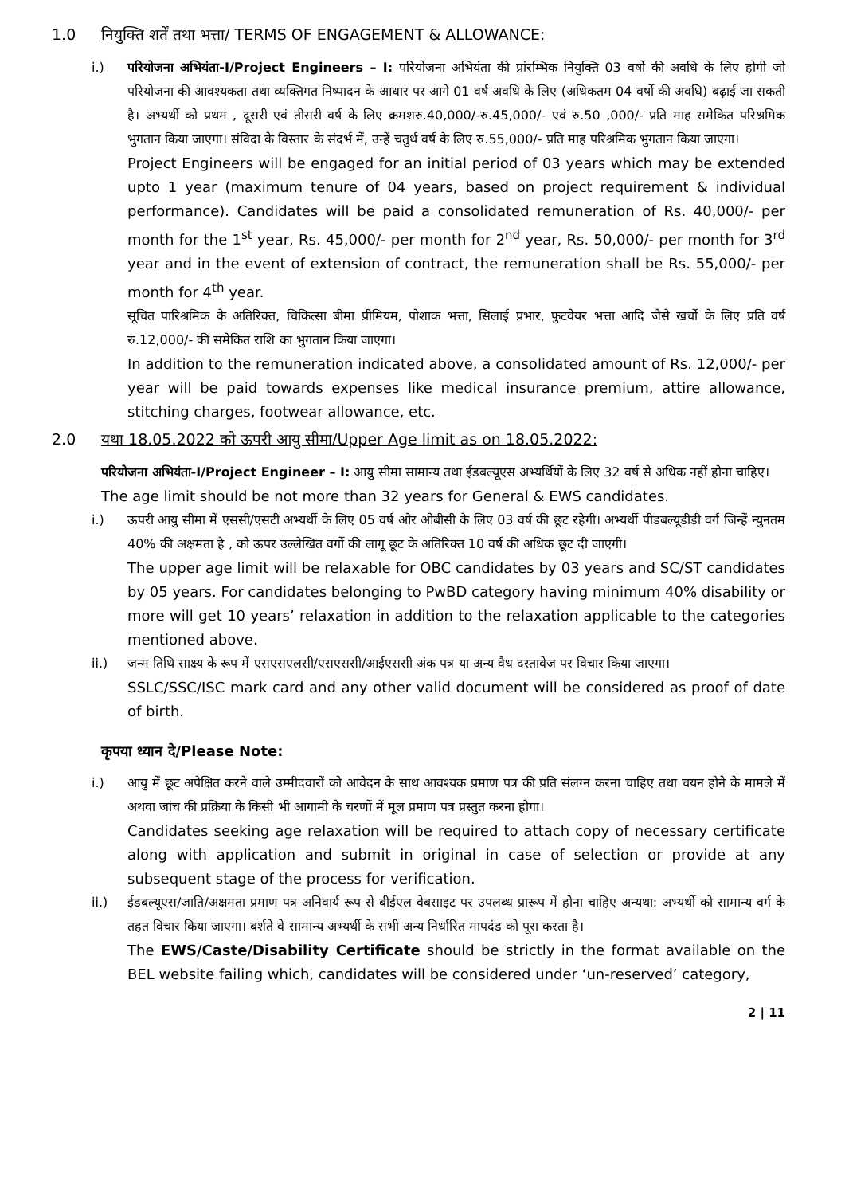1.0 नियुक्ति शर्तें तथा भत्ता/ TERMS OF ENGAGEMENT & ALLOWANCE:
i.) परियोजना अभियंता-I/Project Engineers – I: परियोजना अभियंता की प्रांरम्भिक नियुक्ति 03 वर्षो की अवधि के लिए होगी जो परियोजना की आवश्यकता तथा व्यक्तिगत निष्पादन के आधार पर आगे 01 वर्ष अवधि के लिए (अधिकतम 04 वर्षो की अवधि) बढ़ाई जा सकती है। अभ्यर्थी को प्रथम , दूसरी एवं तीसरी वर्ष के लिए क्रमशरु.40,000/-रु.45,000/- एवं रु.50 ,000/- प्रति माह समेकित परिश्रमिक भुगतान किया जाएगा। संविदा के विस्तार के संदर्भ में, उन्हें चतुर्थ वर्ष के लिए रु.55,000/- प्रति माह परिश्रमिक भुगतान किया जाएगा।
Project Engineers will be engaged for an initial period of 03 years which may be extended upto 1 year (maximum tenure of 04 years, based on project requirement & individual performance). Candidates will be paid a consolidated remuneration of Rs. 40,000/- per month for the 1<sup>st</sup> year, Rs. 45,000/- per month for 2<sup>nd</sup> year, Rs. 50,000/- per month for 3<sup>rd</sup> year and in the event of extension of contract, the remuneration shall be Rs. 55,000/- per month for 4<sup>th</sup> year.
सूचित पारिश्रमिक के अतिरिक्त, चिकित्सा बीमा प्रीमियम, पोशाक भत्ता, सिलाई प्रभार, फुटवेयर भत्ता आदि जैसे खर्चो के लिए प्रति वर्ष रु.12,000/- की समेकित राशि का भुगतान किया जाएगा।
In addition to the remuneration indicated above, a consolidated amount of Rs. 12,000/- per year will be paid towards expenses like medical insurance premium, attire allowance, stitching charges, footwear allowance, etc.
2.0 यथा 18.05.2022 को ऊपरी आयु सीमा/Upper Age limit as on 18.05.2022:
परियोजना अभियंता-I/Project Engineer – I: आयु सीमा सामान्य तथा ईडबल्यूएस अभ्यर्थियों के लिए 32 वर्ष से अधिक नहीं होना चाहिए।
The age limit should be not more than 32 years for General & EWS candidates.
i.) ऊपरी आयु सीमा में एससी/एसटी अभ्यर्थी के लिए 05 वर्ष और ओबीसी के लिए 03 वर्ष की छूट रहेगी। अभ्यर्थी पीडबल्यूडीडी वर्ग जिन्हें न्युनतम 40% की अक्षमता है , को ऊपर उल्लेखित वर्गो की लागू छूट के अतिरिक्त 10 वर्ष की अधिक छूट दी जाएगी।
The upper age limit will be relaxable for OBC candidates by 03 years and SC/ST candidates by 05 years. For candidates belonging to PwBD category having minimum 40% disability or more will get 10 years’ relaxation in addition to the relaxation applicable to the categories mentioned above.
ii.) जन्म तिथि साक्ष्य के रूप में एसएसएलसी/एसएससी/आईएससी अंक पत्र या अन्य वैध दस्तावेज़ पर विचार किया जाएगा।
SSLC/SSC/ISC mark card and any other valid document will be considered as proof of date of birth.
कृपया ध्यान दे/Please Note:
i.) आयु में छूट अपेक्षित करने वाले उम्मीदवारों को आवेदन के साथ आवश्यक प्रमाण पत्र की प्रति संलग्न करना चाहिए तथा चयन होने के मामले में अथवा जांच की प्रक्रिया के किसी भी आगामी के चरणों में मूल प्रमाण पत्र प्रस्तुत करना होगा।
Candidates seeking age relaxation will be required to attach copy of necessary certificate along with application and submit in original in case of selection or provide at any subsequent stage of the process for verification.
ii.) ईडबल्यूएस/जाति/अक्षमता प्रमाण पत्र अनिवार्य रूप से बीईएल वेबसाइट पर उपलब्ध प्रारूप में होना चाहिए अन्यथा: अभ्यर्थी को सामान्य वर्ग के तहत विचार किया जाएगा। बर्शते वे सामान्य अभ्यर्थी के सभी अन्य निर्धारित मापदंड को पूरा करता है।
The EWS/Caste/Disability Certificate should be strictly in the format available on the BEL website failing which, candidates will be considered under ‘un-reserved’ category,
2 | 11